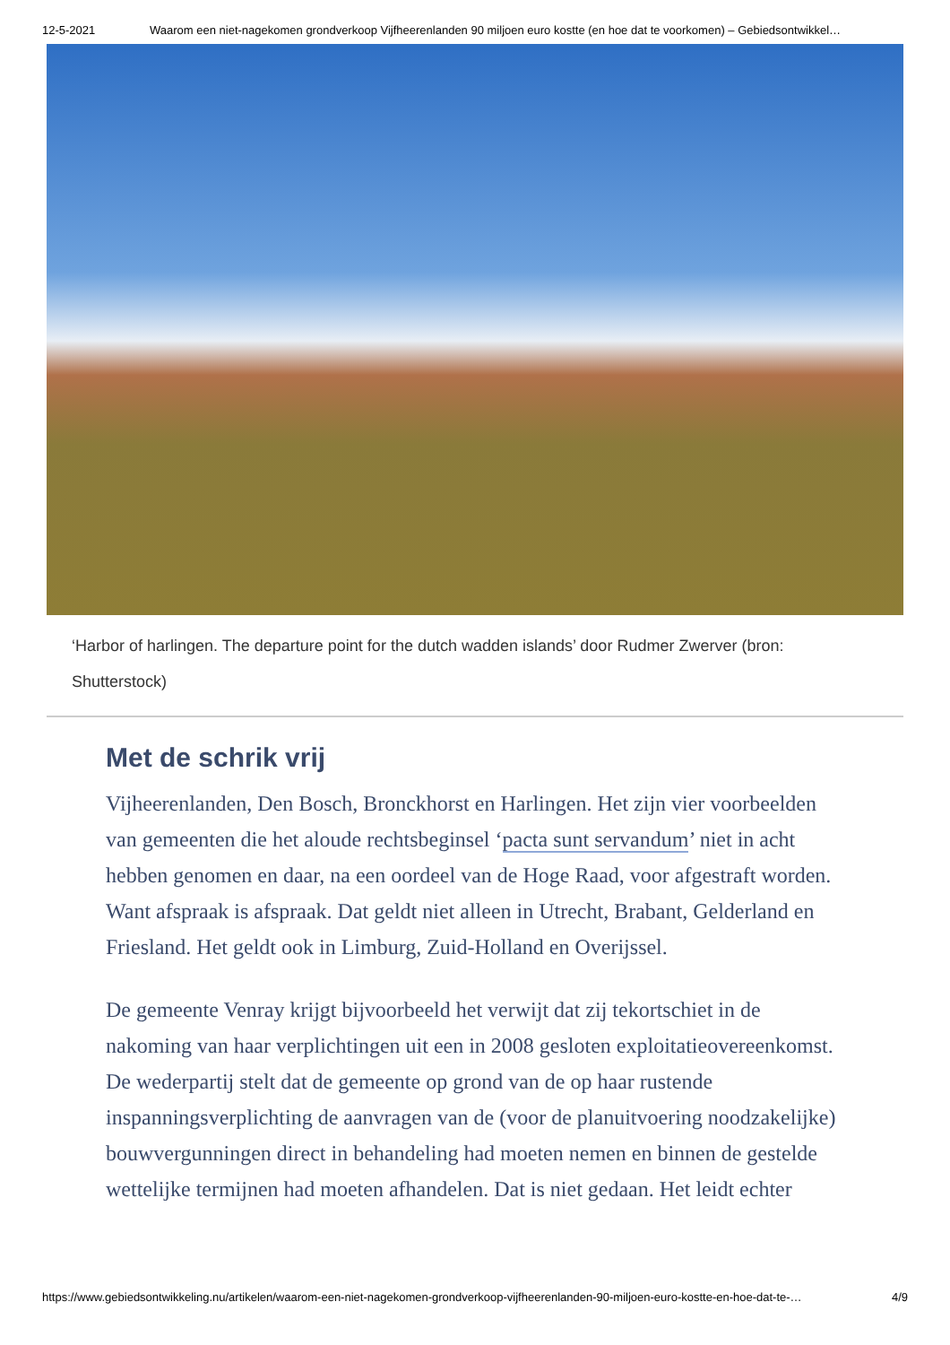12-5-2021 Waarom een niet-nagekomen grondverkoop Vijfheerenlanden 90 miljoen euro kostte (en hoe dat te voorkomen) – Gebiedsontwikkel…
‘Harbor of harlingen. The departure point for the dutch wadden islands’ door Rudmer Zwerver (bron: Shutterstock)
Met de schrik vrij
Vijheerenlanden, Den Bosch, Bronckhorst en Harlingen. Het zijn vier voorbeelden van gemeenten die het aloude rechtsbeginsel ‘pacta sunt servandum’ niet in acht hebben genomen en daar, na een oordeel van de Hoge Raad, voor afgestraft worden. Want afspraak is afspraak. Dat geldt niet alleen in Utrecht, Brabant, Gelderland en Friesland. Het geldt ook in Limburg, Zuid-Holland en Overijssel.
De gemeente Venray krijgt bijvoorbeeld het verwijt dat zij tekortschiet in de nakoming van haar verplichtingen uit een in 2008 gesloten exploitatieovereenkomst. De wederpartij stelt dat de gemeente op grond van de op haar rustende inspanningsverplichting de aanvragen van de (voor de planuitvoering noodzakelijke) bouwvergunningen direct in behandeling had moeten nemen en binnen de gestelde wettelijke termijnen had moeten afhandelen. Dat is niet gedaan. Het leidt echter
https://www.gebiedsontwikkeling.nu/artikelen/waarom-een-niet-nagekomen-grondverkoop-vijfheerenlanden-90-miljoen-euro-kostte-en-hoe-dat-te-… 4/9